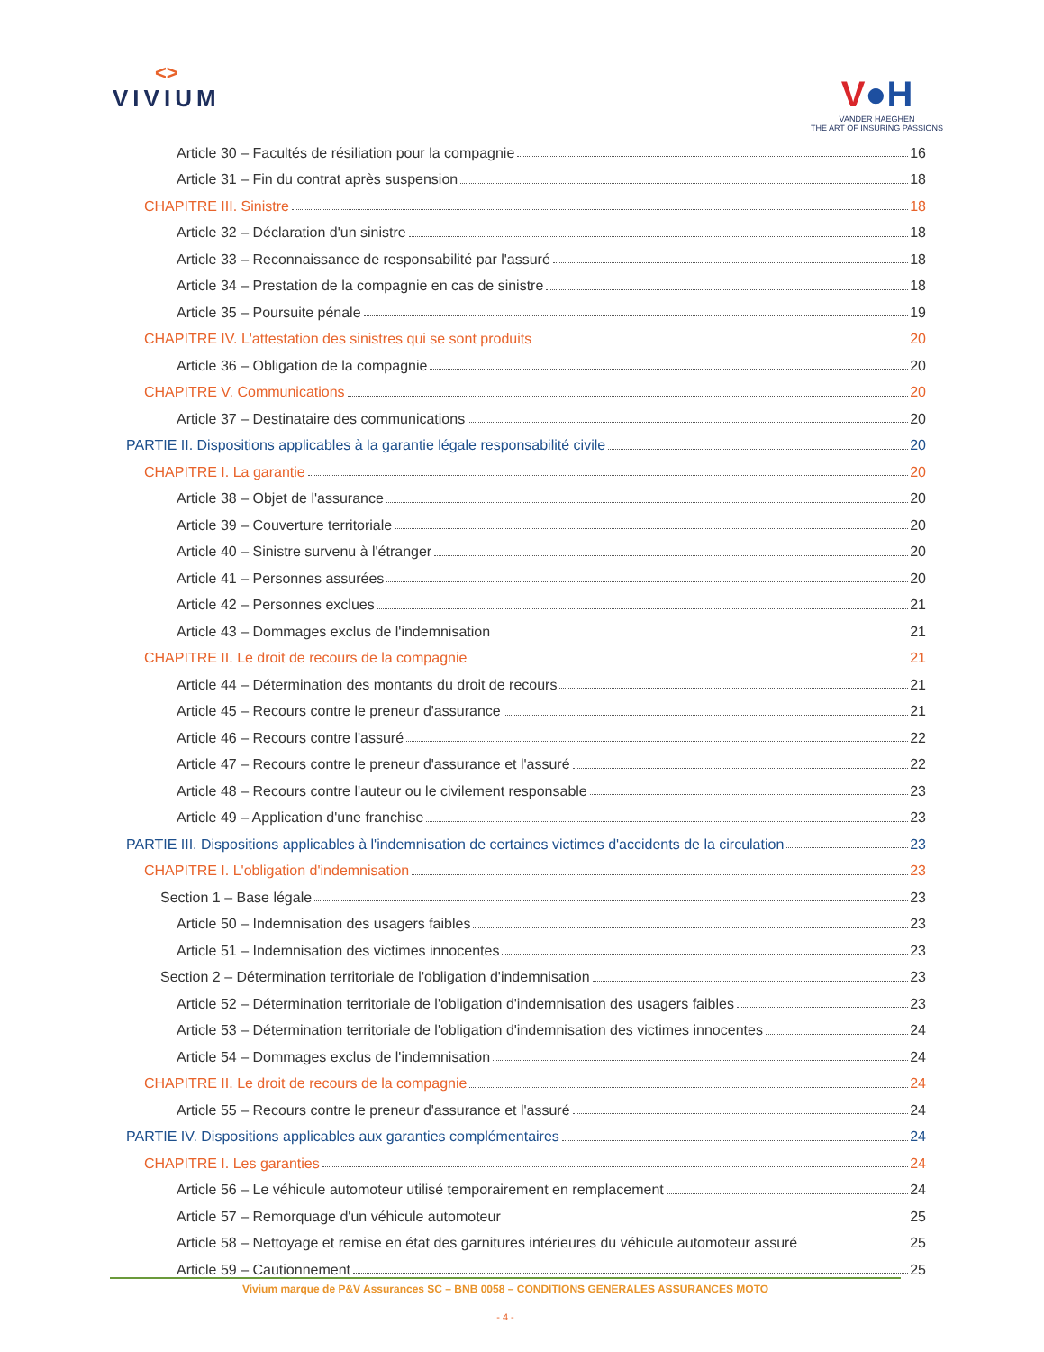<>
VIVIUM
V●H
VANDER HAEGHEN
THE ART OF INSURING PASSIONS
Article 30 – Facultés de résiliation pour la compagnie 16
Article 31 – Fin du contrat après suspension 18
CHAPITRE III. Sinistre 18
Article 32 – Déclaration d'un sinistre 18
Article 33 – Reconnaissance de responsabilité par l'assuré 18
Article 34 – Prestation de la compagnie en cas de sinistre 18
Article 35 – Poursuite pénale 19
CHAPITRE IV. L'attestation des sinistres qui se sont produits 20
Article 36 – Obligation de la compagnie 20
CHAPITRE V. Communications 20
Article 37 – Destinataire des communications 20
PARTIE II. Dispositions applicables à la garantie légale responsabilité civile 20
CHAPITRE I. La garantie 20
Article 38 – Objet de l'assurance 20
Article 39 – Couverture territoriale 20
Article 40 – Sinistre survenu à l'étranger 20
Article 41 – Personnes assurées 20
Article 42 – Personnes exclues 21
Article 43 – Dommages exclus de l'indemnisation 21
CHAPITRE II. Le droit de recours de la compagnie 21
Article 44 – Détermination des montants du droit de recours 21
Article 45 – Recours contre le preneur d'assurance 21
Article 46 – Recours contre l'assuré 22
Article 47 – Recours contre le preneur d'assurance et l'assuré 22
Article 48 – Recours contre l'auteur ou le civilement responsable 23
Article 49 – Application d'une franchise 23
PARTIE III. Dispositions applicables à l'indemnisation de certaines victimes d'accidents de la circulation 23
CHAPITRE I. L'obligation d'indemnisation 23
Section 1 – Base légale 23
Article 50 – Indemnisation des usagers faibles 23
Article 51 – Indemnisation des victimes innocentes 23
Section 2 – Détermination territoriale de l'obligation d'indemnisation 23
Article 52 – Détermination territoriale de l'obligation d'indemnisation des usagers faibles 23
Article 53 – Détermination territoriale de l'obligation d'indemnisation des victimes innocentes 24
Article 54 – Dommages exclus de l'indemnisation 24
CHAPITRE II. Le droit de recours de la compagnie 24
Article 55 – Recours contre le preneur d'assurance et l'assuré 24
PARTIE IV. Dispositions applicables aux garanties complémentaires 24
CHAPITRE I. Les garanties 24
Article 56 – Le véhicule automoteur utilisé temporairement en remplacement 24
Article 57 – Remorquage d'un véhicule automoteur 25
Article 58 – Nettoyage et remise en état des garnitures intérieures du véhicule automoteur assuré 25
Article 59 – Cautionnement 25
Vivium marque de P&V Assurances SC – BNB 0058 – CONDITIONS GENERALES ASSURANCES MOTO
- 4 -